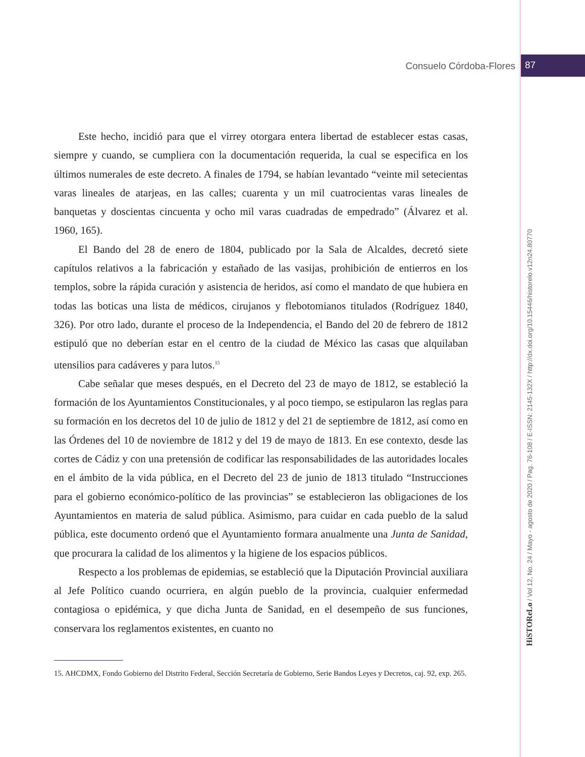Consuelo Córdoba-Flores
87
Este hecho, incidió para que el virrey otorgara entera libertad de establecer estas casas, siempre y cuando, se cumpliera con la documentación requerida, la cual se especifica en los últimos numerales de este decreto. A finales de 1794, se habían levantado “veinte mil setecientas varas lineales de atarjeas, en las calles; cuarenta y un mil cuatrocientas varas lineales de banquetas y doscientas cincuenta y ocho mil varas cuadradas de empedrado” (Álvarez et al. 1960, 165).
El Bando del 28 de enero de 1804, publicado por la Sala de Alcaldes, decretó siete capítulos relativos a la fabricación y estañado de las vasijas, prohibición de entierros en los templos, sobre la rápida curación y asistencia de heridos, así como el mandato de que hubiera en todas las boticas una lista de médicos, cirujanos y flebotomianos titulados (Rodríguez 1840, 326). Por otro lado, durante el proceso de la Independencia, el Bando del 20 de febrero de 1812 estipuló que no deberían estar en el centro de la ciudad de México las casas que alquilaban utensilios para cadáveres y para lutos.<sup>15</sup>
Cabe señalar que meses después, en el Decreto del 23 de mayo de 1812, se estableció la formación de los Ayuntamientos Constitucionales, y al poco tiempo, se estipularon las reglas para su formación en los decretos del 10 de julio de 1812 y del 21 de septiembre de 1812, así como en las Órdenes del 10 de noviembre de 1812 y del 19 de mayo de 1813. En ese contexto, desde las cortes de Cádiz y con una pretensión de codificar las responsabilidades de las autoridades locales en el ámbito de la vida pública, en el Decreto del 23 de junio de 1813 titulado “Instrucciones para el gobierno económico-político de las provincias” se establecieron las obligaciones de los Ayuntamientos en materia de salud pública. Asimismo, para cuidar en cada pueblo de la salud pública, este documento ordenó que el Ayuntamiento formara anualmente una Junta de Sanidad, que procurara la calidad de los alimentos y la higiene de los espacios públicos.
Respecto a los problemas de epidemias, se estableció que la Diputación Provincial auxiliara al Jefe Político cuando ocurriera, en algún pueblo de la provincia, cualquier enfermedad contagiosa o epidémica, y que dicha Junta de Sanidad, en el desempeño de sus funciones, conservara los reglamentos existentes, en cuanto no
15. AHCDMX, Fondo Gobierno del Distrito Federal, Sección Secretaría de Gobierno, Serie Bandos Leyes y Decretos, caj. 92, exp. 265.
HiSTOReLo / Vol 12, No. 24 / Mayo - agosto de 2020 / Pag. 76-108 / E-ISSN: 2145-132X / http://dx.doi.org/10.15446/historelo.v12n24.80770